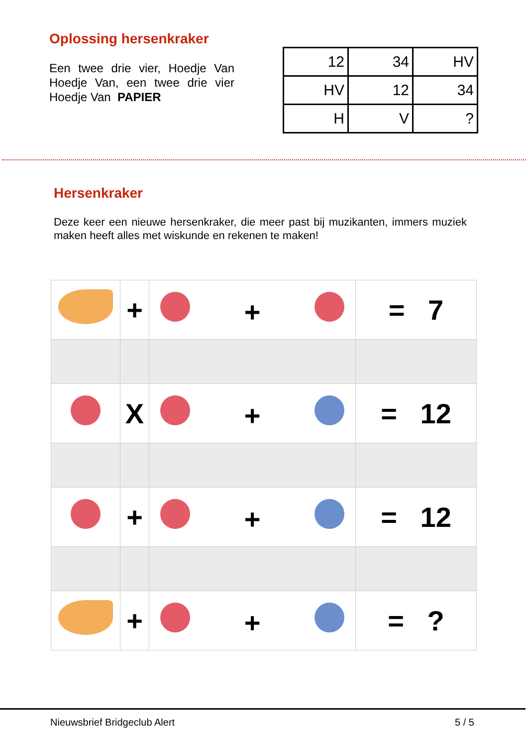Oplossing hersenkraker
Een twee drie vier, Hoedje Van Hoedje Van, een twee drie vier Hoedje Van PAPIER
| 12 | 34 | HV |
| HV | 12 | 34 |
| H | V | ? |
Hersenkraker
Deze keer een nieuwe hersenkraker, die meer past bij muzikanten, immers muziek maken heeft alles met wiskunde en rekenen te maken!
| | + | + | = 7 |
| | X | + | = 12 |
| | + | + | = 12 |
| | + | + | = ? |
Nieuwsbrief Bridgeclub Alert 5 / 5